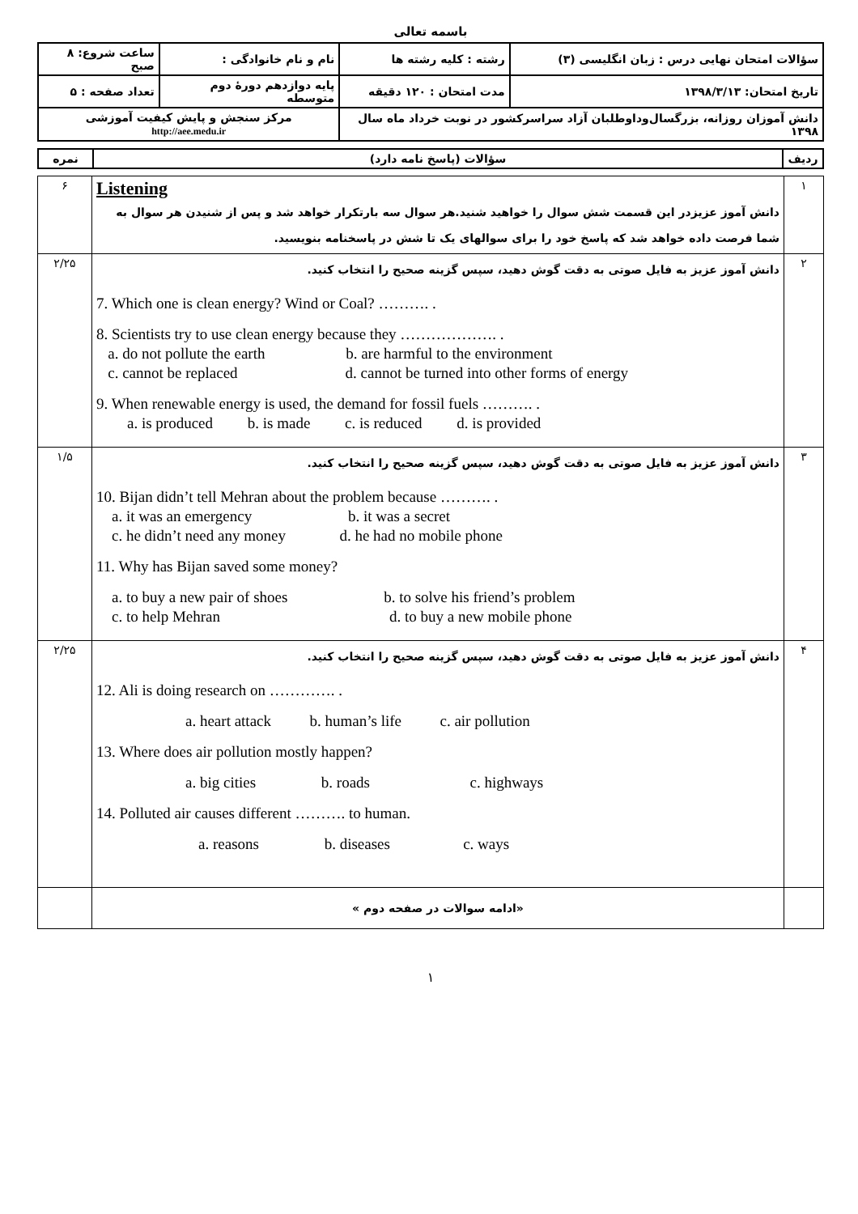باسمه تعالی
| سؤالات امتحان نهایی درس : زبان انگلیسی (۳) | رشته : کلیه رشته ها | نام و نام خانوادگی : | ساعت شروع: ۸ صبح |
| تاریخ امتحان: ۱۳۹۸/۳/۱۳ | مدت امتحان : ۱۲۰ دقیقه | پایه دوازدهم دورهٔ دوم متوسطه | تعداد صفحه : ۵ |
| دانش آموزان روزانه، بزرگسال‌وداوطلبان آزاد سراسرکشور در نوبت خرداد ماه سال ۱۳۹۸ | | مرکز سنجش و پایش کیفیت آموزشی http://aee.medu.ir | |
| ردیف | سؤالات (پاسخ نامه دارد) | نمره |
| ۱ | Listening دانش آموز عزیزدر این قسمت شش سوال را خواهید شنید.هر سوال سه بارتکرار خواهد شد و پس از شنیدن هر سوال به شما فرصت داده خواهد شد که پاسخ خود را برای سوالهای یک تا شش در پاسخنامه بنویسید. | ۶ |
| ۲ | دانش آموز عزیز به فایل صوتی به دقت گوش دهید، سپس گزینه صحیح را انتخاب کنید. 7. Which one is clean energy? Wind or Coal? ………. . 8. Scientists try to use clean energy because they ………………. . a. do not pollute the earth b. are harmful to the environment c. cannot be replaced d. cannot be turned into other forms of energy 9. When renewable energy is used, the demand for fossil fuels ………. . a. is produced b. is made c. is reduced d. is provided | ۲/۲۵ |
| ۳ | دانش آموز عزیز به فایل صوتی به دقت گوش دهید، سپس گزینه صحیح را انتخاب کنید. 10. Bijan didn’t tell Mehran about the problem because ………. . a. it was an emergency b. it was a secret c. he didn’t need any money d. he had no mobile phone 11. Why has Bijan saved some money? a. to buy a new pair of shoes b. to solve his friend’s problem c. to help Mehran d. to buy a new mobile phone | ۱/۵ |
| ۴ | دانش آموز عزیز به فایل صوتی به دقت گوش دهید، سپس گزینه صحیح را انتخاب کنید. 12. Ali is doing research on …………. . a. heart attack b. human’s life c. air pollution 13. Where does air pollution mostly happen? a. big cities b. roads c. highways 14. Polluted air causes different ………. to human. a. reasons b. diseases c. ways | ۲/۲۵ |
| | «ادامه سوالات در صفحه دوم » | |
۱